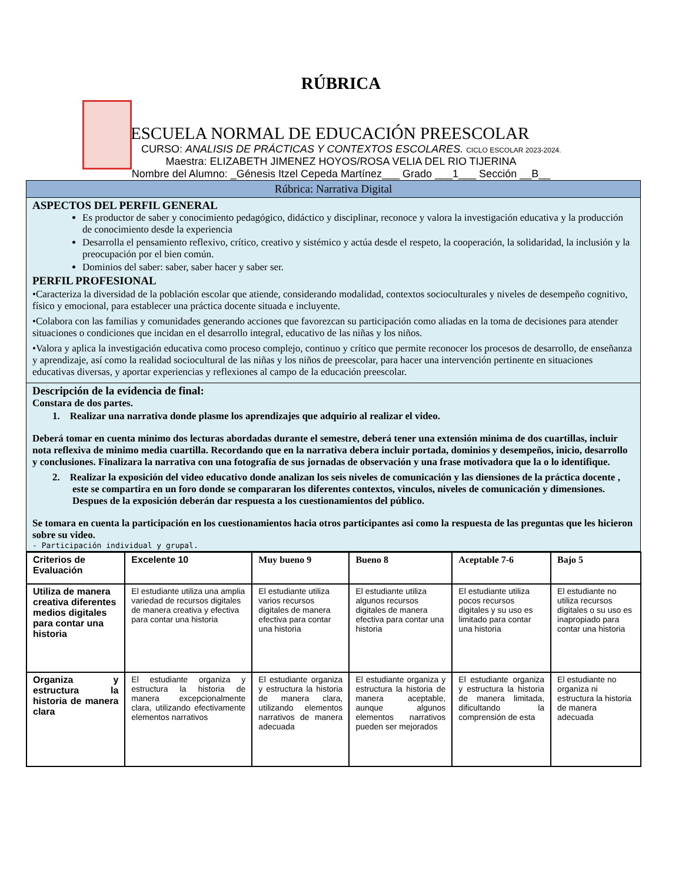RÚBRICA
ESCUELA NORMAL DE EDUCACIÓN PREESCOLAR
CURSO: ANALISIS DE PRÁCTICAS Y CONTEXTOS ESCOLARES. CICLO ESCOLAR 2023-2024.
Maestra: ELIZABETH JIMENEZ HOYOS/ROSA VELIA DEL RIO TIJERINA
Nombre del Alumno: _Génesis Itzel Cepeda Martínez___ Grado ___1___ Sección __B__
Rúbrica: Narrativa Digital
ASPECTOS DEL PERFIL GENERAL
Es productor de saber y conocimiento pedagógico, didáctico y disciplinar, reconoce y valora la investigación educativa y la producción de conocimiento desde la experiencia
Desarrolla el pensamiento reflexivo, crítico, creativo y sistémico y actúa desde el respeto, la cooperación, la solidaridad, la inclusión y la preocupación por el bien común.
Dominios del saber: saber, saber hacer y saber ser.
PERFIL PROFESIONAL
•Caracteriza la diversidad de la población escolar que atiende, considerando modalidad, contextos socioculturales y niveles de desempeño cognitivo, físico y emocional, para establecer una práctica docente situada e incluyente.
•Colabora con las familias y comunidades generando acciones que favorezcan su participación como aliadas en la toma de decisiones para atender situaciones o condiciones que incidan en el desarrollo integral, educativo de las niñas y los niños.
•Valora y aplica la investigación educativa como proceso complejo, continuo y crítico que permite reconocer los procesos de desarrollo, de enseñanza y aprendizaje, así como la realidad sociocultural de las niñas y los niños de preescolar, para hacer una intervención pertinente en situaciones educativas diversas, y aportar experiencias y reflexiones al campo de la educación preescolar.
Descripción de la evidencia de final:
Constara de dos partes.
1. Realizar una narrativa donde plasme los aprendizajes que adquirio al realizar el video.
Deberá tomar en cuenta minimo dos lecturas abordadas durante el semestre, deberá tener una extensión minima de dos cuartillas, incluir nota reflexiva de minimo media cuartilla. Recordando que en la narrativa debera incluir portada, dominios y desempeños, inicio, desarrollo y conclusiones. Finalizara la narrativa con una fotografía de sus jornadas de observación y una frase motivadora que la o lo identifique.
2. Realizar la exposición del video educativo donde analizan los seis niveles de comunicación y las diensiones de la práctica docente , este se compartira en un foro donde se compararan los diferentes contextos, vinculos, niveles de comunicación y dimensiones. Despues de la exposición deberán dar respuesta a los cuestionamientos del público.
Se tomara en cuenta la participación en los cuestionamientos hacia otros participantes asi como la respuesta de las preguntas que les hicieron sobre su video.
- Participación individual y grupal.
| Criterios de Evaluación | Excelente 10 | Muy bueno 9 | Bueno 8 | Aceptable 7-6 | Bajo 5 |
| --- | --- | --- | --- | --- | --- |
| Utiliza de manera creativa diferentes medios digitales para contar una historia | El estudiante utiliza una amplia variedad de recursos digitales de manera creativa y efectiva para contar una historia | El estudiante utiliza varios recursos digitales de manera efectiva para contar una historia | El estudiante utiliza algunos recursos digitales de manera efectiva para contar una historia | El estudiante utiliza pocos recursos digitales y su uso es limitado para contar una historia | El estudiante no utiliza recursos digitales o su uso es inapropiado para contar una historia |
| Organiza y estructura la historia de manera clara | El estudiante organiza y estructura la historia de manera excepcionalmente clara, utilizando efectivamente elementos narrativos | El estudiante organiza y estructura la historia de manera clara, utilizando elementos narrativos de manera adecuada | El estudiante organiza y estructura la historia de manera aceptable, aunque algunos elementos narrativos pueden ser mejorados | El estudiante organiza y estructura la historia de manera limitada, dificultando la comprensión de esta | El estudiante no organiza ni estructura la historia de manera adecuada |